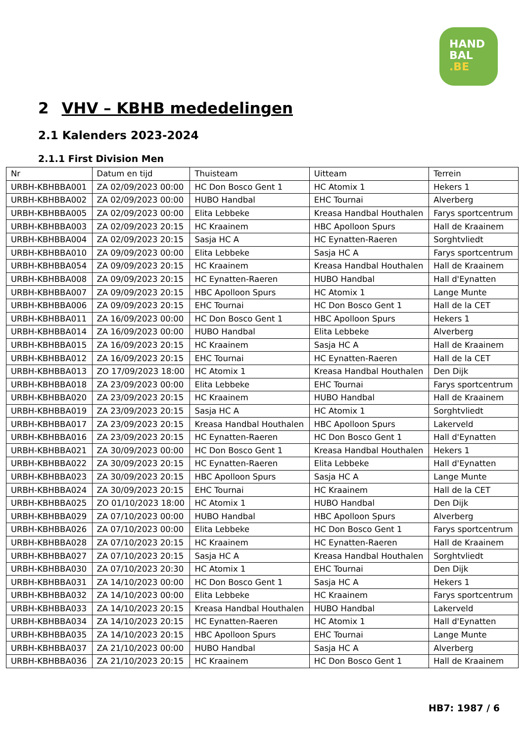HAND
BAL
.BE
2 VHV – KBHB mededelingen
2.1 Kalenders 2023-2024
2.1.1 First Division Men
| Nr | Datum en tijd | Thuisteam | Uitteam | Terrein |
| --- | --- | --- | --- | --- |
| URBH-KBHBBA001 | ZA 02/09/2023 00:00 | HC Don Bosco Gent 1 | HC Atomix 1 | Hekers 1 |
| URBH-KBHBBA002 | ZA 02/09/2023 00:00 | HUBO Handbal | EHC Tournai | Alverberg |
| URBH-KBHBBA005 | ZA 02/09/2023 00:00 | Elita Lebbeke | Kreasa Handbal Houthalen | Farys sportcentrum |
| URBH-KBHBBA003 | ZA 02/09/2023 20:15 | HC Kraainem | HBC Apolloon Spurs | Hall de Kraainem |
| URBH-KBHBBA004 | ZA 02/09/2023 20:15 | Sasja HC A | HC Eynatten-Raeren | Sorghtvliedt |
| URBH-KBHBBA010 | ZA 09/09/2023 00:00 | Elita Lebbeke | Sasja HC A | Farys sportcentrum |
| URBH-KBHBBA054 | ZA 09/09/2023 20:15 | HC Kraainem | Kreasa Handbal Houthalen | Hall de Kraainem |
| URBH-KBHBBA008 | ZA 09/09/2023 20:15 | HC Eynatten-Raeren | HUBO Handbal | Hall d'Eynatten |
| URBH-KBHBBA007 | ZA 09/09/2023 20:15 | HBC Apolloon Spurs | HC Atomix 1 | Lange Munte |
| URBH-KBHBBA006 | ZA 09/09/2023 20:15 | EHC Tournai | HC Don Bosco Gent 1 | Hall de la CET |
| URBH-KBHBBA011 | ZA 16/09/2023 00:00 | HC Don Bosco Gent 1 | HBC Apolloon Spurs | Hekers 1 |
| URBH-KBHBBA014 | ZA 16/09/2023 00:00 | HUBO Handbal | Elita Lebbeke | Alverberg |
| URBH-KBHBBA015 | ZA 16/09/2023 20:15 | HC Kraainem | Sasja HC A | Hall de Kraainem |
| URBH-KBHBBA012 | ZA 16/09/2023 20:15 | EHC Tournai | HC Eynatten-Raeren | Hall de la CET |
| URBH-KBHBBA013 | ZO 17/09/2023 18:00 | HC Atomix 1 | Kreasa Handbal Houthalen | Den Dijk |
| URBH-KBHBBA018 | ZA 23/09/2023 00:00 | Elita Lebbeke | EHC Tournai | Farys sportcentrum |
| URBH-KBHBBA020 | ZA 23/09/2023 20:15 | HC Kraainem | HUBO Handbal | Hall de Kraainem |
| URBH-KBHBBA019 | ZA 23/09/2023 20:15 | Sasja HC A | HC Atomix 1 | Sorghtvliedt |
| URBH-KBHBBA017 | ZA 23/09/2023 20:15 | Kreasa Handbal Houthalen | HBC Apolloon Spurs | Lakerveld |
| URBH-KBHBBA016 | ZA 23/09/2023 20:15 | HC Eynatten-Raeren | HC Don Bosco Gent 1 | Hall d'Eynatten |
| URBH-KBHBBA021 | ZA 30/09/2023 00:00 | HC Don Bosco Gent 1 | Kreasa Handbal Houthalen | Hekers 1 |
| URBH-KBHBBA022 | ZA 30/09/2023 20:15 | HC Eynatten-Raeren | Elita Lebbeke | Hall d'Eynatten |
| URBH-KBHBBA023 | ZA 30/09/2023 20:15 | HBC Apolloon Spurs | Sasja HC A | Lange Munte |
| URBH-KBHBBA024 | ZA 30/09/2023 20:15 | EHC Tournai | HC Kraainem | Hall de la CET |
| URBH-KBHBBA025 | ZO 01/10/2023 18:00 | HC Atomix 1 | HUBO Handbal | Den Dijk |
| URBH-KBHBBA029 | ZA 07/10/2023 00:00 | HUBO Handbal | HBC Apolloon Spurs | Alverberg |
| URBH-KBHBBA026 | ZA 07/10/2023 00:00 | Elita Lebbeke | HC Don Bosco Gent 1 | Farys sportcentrum |
| URBH-KBHBBA028 | ZA 07/10/2023 20:15 | HC Kraainem | HC Eynatten-Raeren | Hall de Kraainem |
| URBH-KBHBBA027 | ZA 07/10/2023 20:15 | Sasja HC A | Kreasa Handbal Houthalen | Sorghtvliedt |
| URBH-KBHBBA030 | ZA 07/10/2023 20:30 | HC Atomix 1 | EHC Tournai | Den Dijk |
| URBH-KBHBBA031 | ZA 14/10/2023 00:00 | HC Don Bosco Gent 1 | Sasja HC A | Hekers 1 |
| URBH-KBHBBA032 | ZA 14/10/2023 00:00 | Elita Lebbeke | HC Kraainem | Farys sportcentrum |
| URBH-KBHBBA033 | ZA 14/10/2023 20:15 | Kreasa Handbal Houthalen | HUBO Handbal | Lakerveld |
| URBH-KBHBBA034 | ZA 14/10/2023 20:15 | HC Eynatten-Raeren | HC Atomix 1 | Hall d'Eynatten |
| URBH-KBHBBA035 | ZA 14/10/2023 20:15 | HBC Apolloon Spurs | EHC Tournai | Lange Munte |
| URBH-KBHBBA037 | ZA 21/10/2023 00:00 | HUBO Handbal | Sasja HC A | Alverberg |
| URBH-KBHBBA036 | ZA 21/10/2023 20:15 | HC Kraainem | HC Don Bosco Gent 1 | Hall de Kraainem |
HB7: 1987 / 6